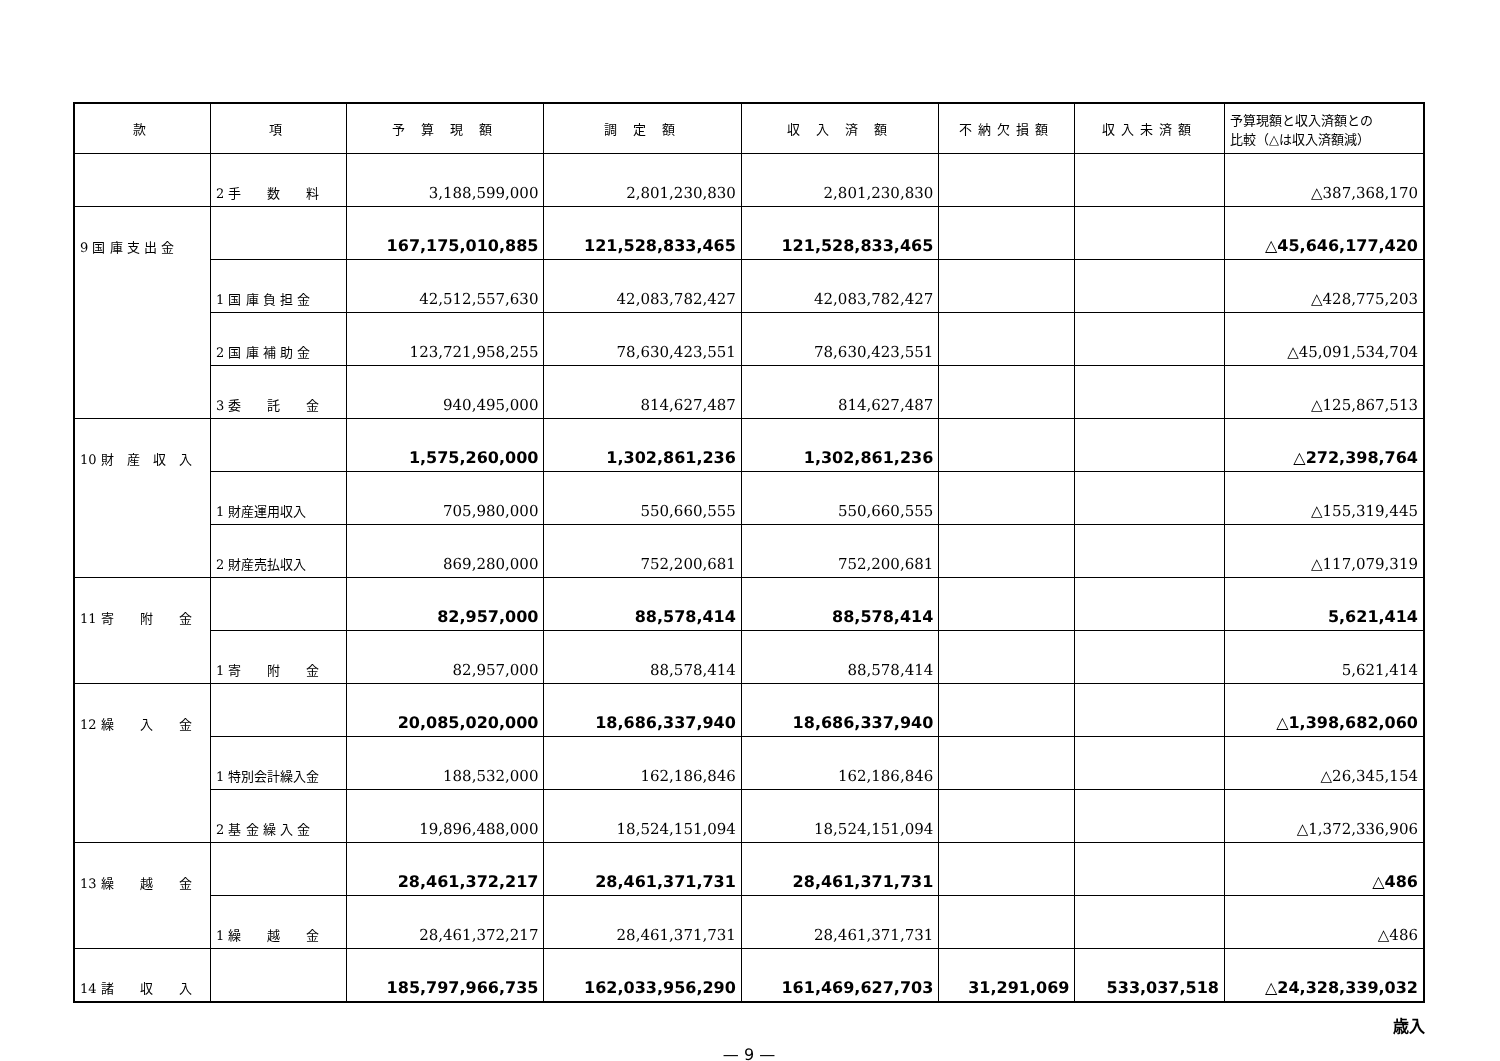| 款 | 項 | 予 算 現 額 | 調 定 額 | 収 入 済 額 | 不納欠損額 | 収入未済額 | 予算現額と収入済額との 比較（△は収入済額減） |
| --- | --- | --- | --- | --- | --- | --- | --- |
| | 2 手 数 料 | 3,188,599,000 | 2,801,230,830 | 2,801,230,830 | | | △387,368,170 |
| 9 国 庫 支 出 金 | | 167,175,010,885 | 121,528,833,465 | 121,528,833,465 | | | △45,646,177,420 |
| | 1 国 庫 負 担 金 | 42,512,557,630 | 42,083,782,427 | 42,083,782,427 | | | △428,775,203 |
| | 2 国 庫 補 助 金 | 123,721,958,255 | 78,630,423,551 | 78,630,423,551 | | | △45,091,534,704 |
| | 3 委 託 金 | 940,495,000 | 814,627,487 | 814,627,487 | | | △125,867,513 |
| 10 財 産 収 入 | | 1,575,260,000 | 1,302,861,236 | 1,302,861,236 | | | △272,398,764 |
| | 1 財産運用収入 | 705,980,000 | 550,660,555 | 550,660,555 | | | △155,319,445 |
| | 2 財産売払収入 | 869,280,000 | 752,200,681 | 752,200,681 | | | △117,079,319 |
| 11 寄 附 金 | | 82,957,000 | 88,578,414 | 88,578,414 | | | 5,621,414 |
| | 1 寄 附 金 | 82,957,000 | 88,578,414 | 88,578,414 | | | 5,621,414 |
| 12 繰 入 金 | | 20,085,020,000 | 18,686,337,940 | 18,686,337,940 | | | △1,398,682,060 |
| | 1 特別会計繰入金 | 188,532,000 | 162,186,846 | 162,186,846 | | | △26,345,154 |
| | 2 基 金 繰 入 金 | 19,896,488,000 | 18,524,151,094 | 18,524,151,094 | | | △1,372,336,906 |
| 13 繰 越 金 | | 28,461,372,217 | 28,461,371,731 | 28,461,371,731 | | | △486 |
| | 1 繰 越 金 | 28,461,372,217 | 28,461,371,731 | 28,461,371,731 | | | △486 |
| 14 諸 収 入 | | 185,797,966,735 | 162,033,956,290 | 161,469,627,703 | 31,291,069 | 533,037,518 | △24,328,339,032 |
歳入
— 9 —